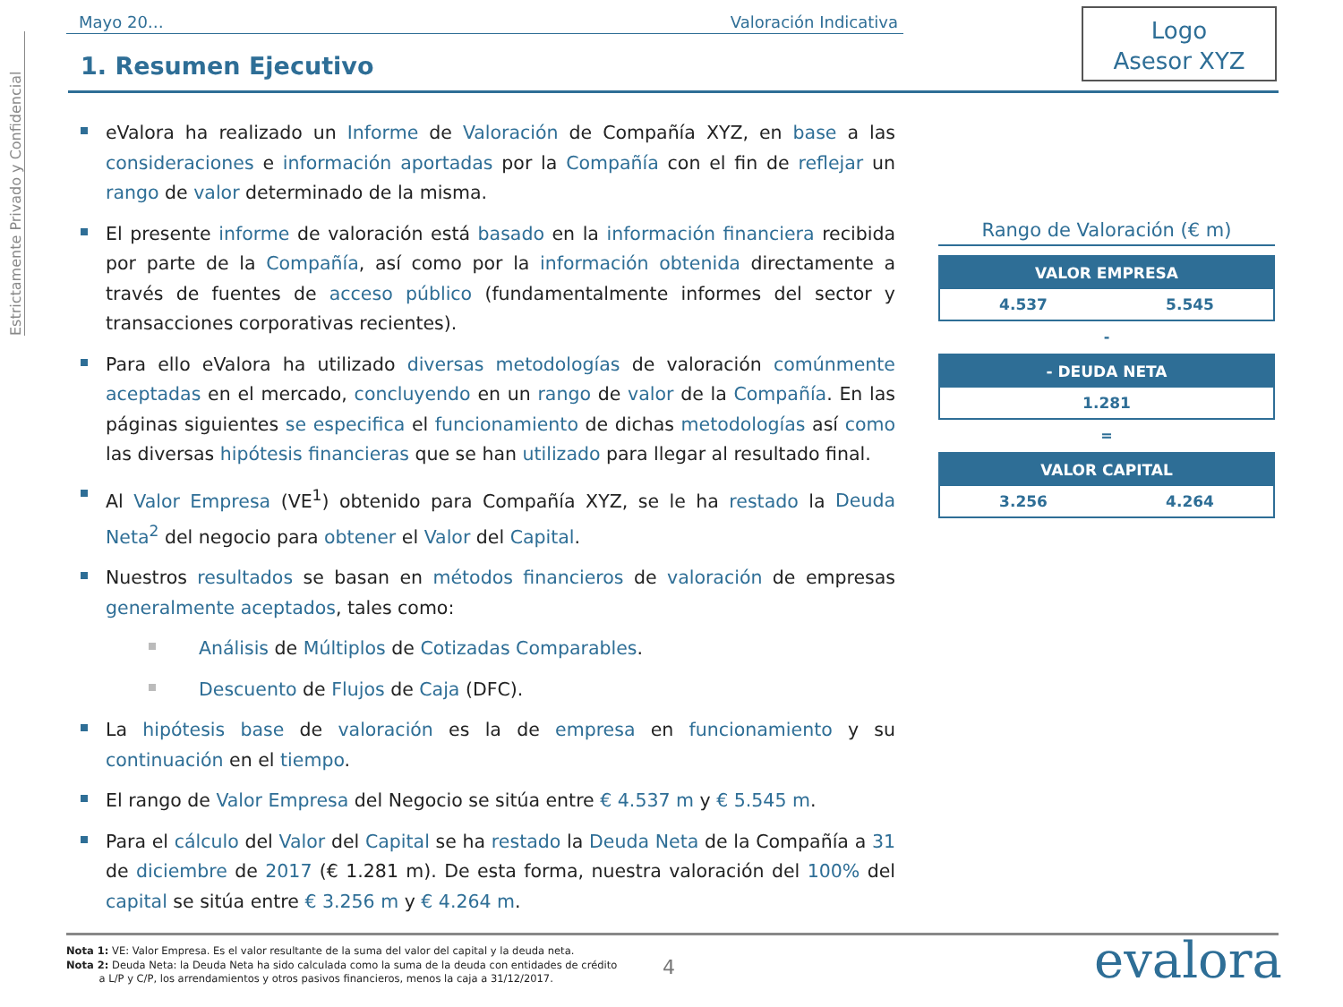Estrictamente Privado y Confidencial
Mayo 20… Valoración Indicativa
Logo
Asesor XYZ
1. Resumen Ejecutivo
eValora ha realizado un Informe de Valoración de Compañía XYZ, en base a las consideraciones e información aportadas por la Compañía con el fin de reflejar un rango de valor determinado de la misma.
El presente informe de valoración está basado en la información financiera recibida por parte de la Compañía, así como por la información obtenida directamente a través de fuentes de acceso público (fundamentalmente informes del sector y transacciones corporativas recientes).
Para ello eValora ha utilizado diversas metodologías de valoración comúnmente aceptadas en el mercado, concluyendo en un rango de valor de la Compañía. En las páginas siguientes se especifica el funcionamiento de dichas metodologías así como las diversas hipótesis financieras que se han utilizado para llegar al resultado final.
Al Valor Empresa (VE<sup>1</sup>) obtenido para Compañía XYZ, se le ha restado la Deuda Neta<sup>2</sup> del negocio para obtener el Valor del Capital.
Nuestros resultados se basan en métodos financieros de valoración de empresas generalmente aceptados, tales como:
Análisis de Múltiplos de Cotizadas Comparables.
Descuento de Flujos de Caja (DFC).
La hipótesis base de valoración es la de empresa en funcionamiento y su continuación en el tiempo.
El rango de Valor Empresa del Negocio se sitúa entre € 4.537 m y € 5.545 m.
Para el cálculo del Valor del Capital se ha restado la Deuda Neta de la Compañía a 31 de diciembre de 2017 (€ 1.281 m). De esta forma, nuestra valoración del 100% del capital se sitúa entre € 3.256 m y € 4.264 m.
Rango de Valoración (€ m)
| VALOR EMPRESA | |
| --- | --- |
| 4.537 | 5.545 |
-
| - DEUDA NETA |
| --- |
| 1.281 |
=
| VALOR CAPITAL | |
| --- | --- |
| 3.256 | 4.264 |
Nota 1: VE: Valor Empresa. Es el valor resultante de la suma del valor del capital y la deuda neta.
Nota 2: Deuda Neta: la Deuda Neta ha sido calculada como la suma de la deuda con entidades de crédito
a L/P y C/P, los arrendamientos y otros pasivos financieros, menos la caja a 31/12/2017.
4 evalora